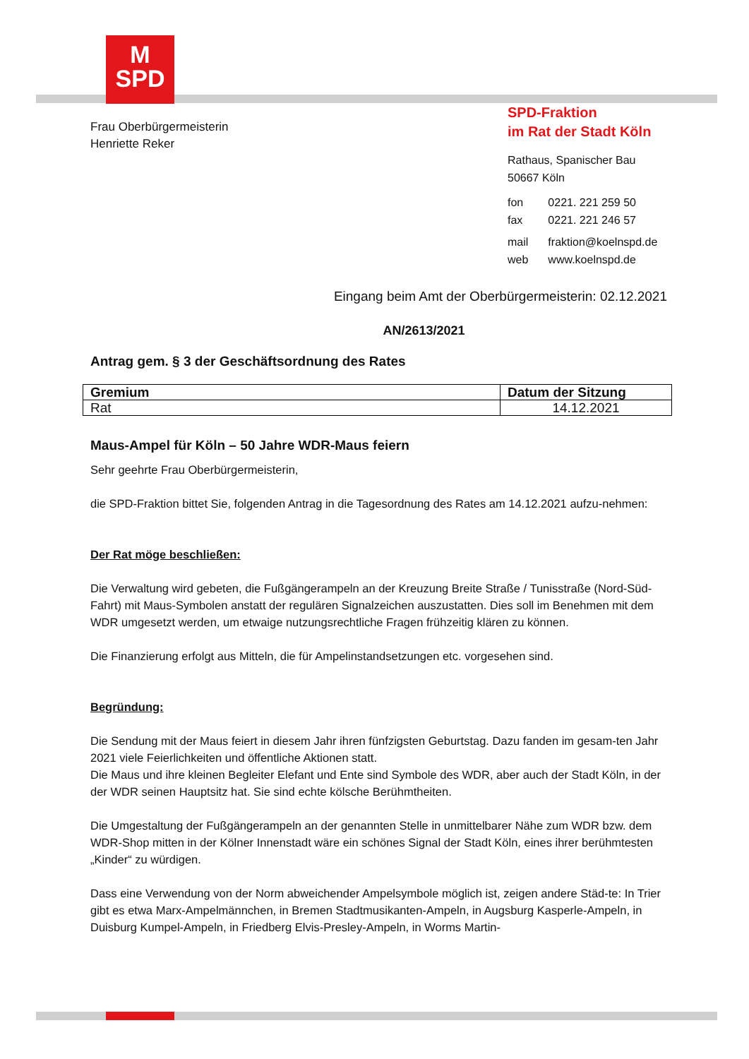M
SPD
Frau Oberbürgermeisterin
Henriette Reker
SPD-Fraktion
im Rat der Stadt Köln
Rathaus, Spanischer Bau
50667 Köln
| fon | 0221. 221 259 50 |
| fax | 0221. 221 246 57 |
| mail | fraktion@koelnspd.de |
| web | www.koelnspd.de |
Eingang beim Amt der Oberbürgermeisterin: 02.12.2021
AN/2613/2021
Antrag gem. § 3 der Geschäftsordnung des Rates
| Gremium | Datum der Sitzung |
| --- | --- |
| Rat | 14.12.2021 |
Maus-Ampel für Köln – 50 Jahre WDR-Maus feiern
Sehr geehrte Frau Oberbürgermeisterin,
die SPD-Fraktion bittet Sie, folgenden Antrag in die Tagesordnung des Rates am 14.12.2021 aufzu-nehmen:
Der Rat möge beschließen:
Die Verwaltung wird gebeten, die Fußgängerampeln an der Kreuzung Breite Straße / Tunisstraße (Nord-Süd-Fahrt) mit Maus-Symbolen anstatt der regulären Signalzeichen auszustatten. Dies soll im Benehmen mit dem WDR umgesetzt werden, um etwaige nutzungsrechtliche Fragen frühzeitig klären zu können.
Die Finanzierung erfolgt aus Mitteln, die für Ampelinstandsetzungen etc. vorgesehen sind.
Begründung:
Die Sendung mit der Maus feiert in diesem Jahr ihren fünfzigsten Geburtstag. Dazu fanden im gesam-ten Jahr 2021 viele Feierlichkeiten und öffentliche Aktionen statt.
Die Maus und ihre kleinen Begleiter Elefant und Ente sind Symbole des WDR, aber auch der Stadt Köln, in der der WDR seinen Hauptsitz hat. Sie sind echte kölsche Berühmtheiten.
Die Umgestaltung der Fußgängerampeln an der genannten Stelle in unmittelbarer Nähe zum WDR bzw. dem WDR-Shop mitten in der Kölner Innenstadt wäre ein schönes Signal der Stadt Köln, eines ihrer berühmtesten „Kinder“ zu würdigen.
Dass eine Verwendung von der Norm abweichender Ampelsymbole möglich ist, zeigen andere Städ-te: In Trier gibt es etwa Marx-Ampelmännchen, in Bremen Stadtmusikanten-Ampeln, in Augsburg Kasperle-Ampeln, in Duisburg Kumpel-Ampeln, in Friedberg Elvis-Presley-Ampeln, in Worms Martin-